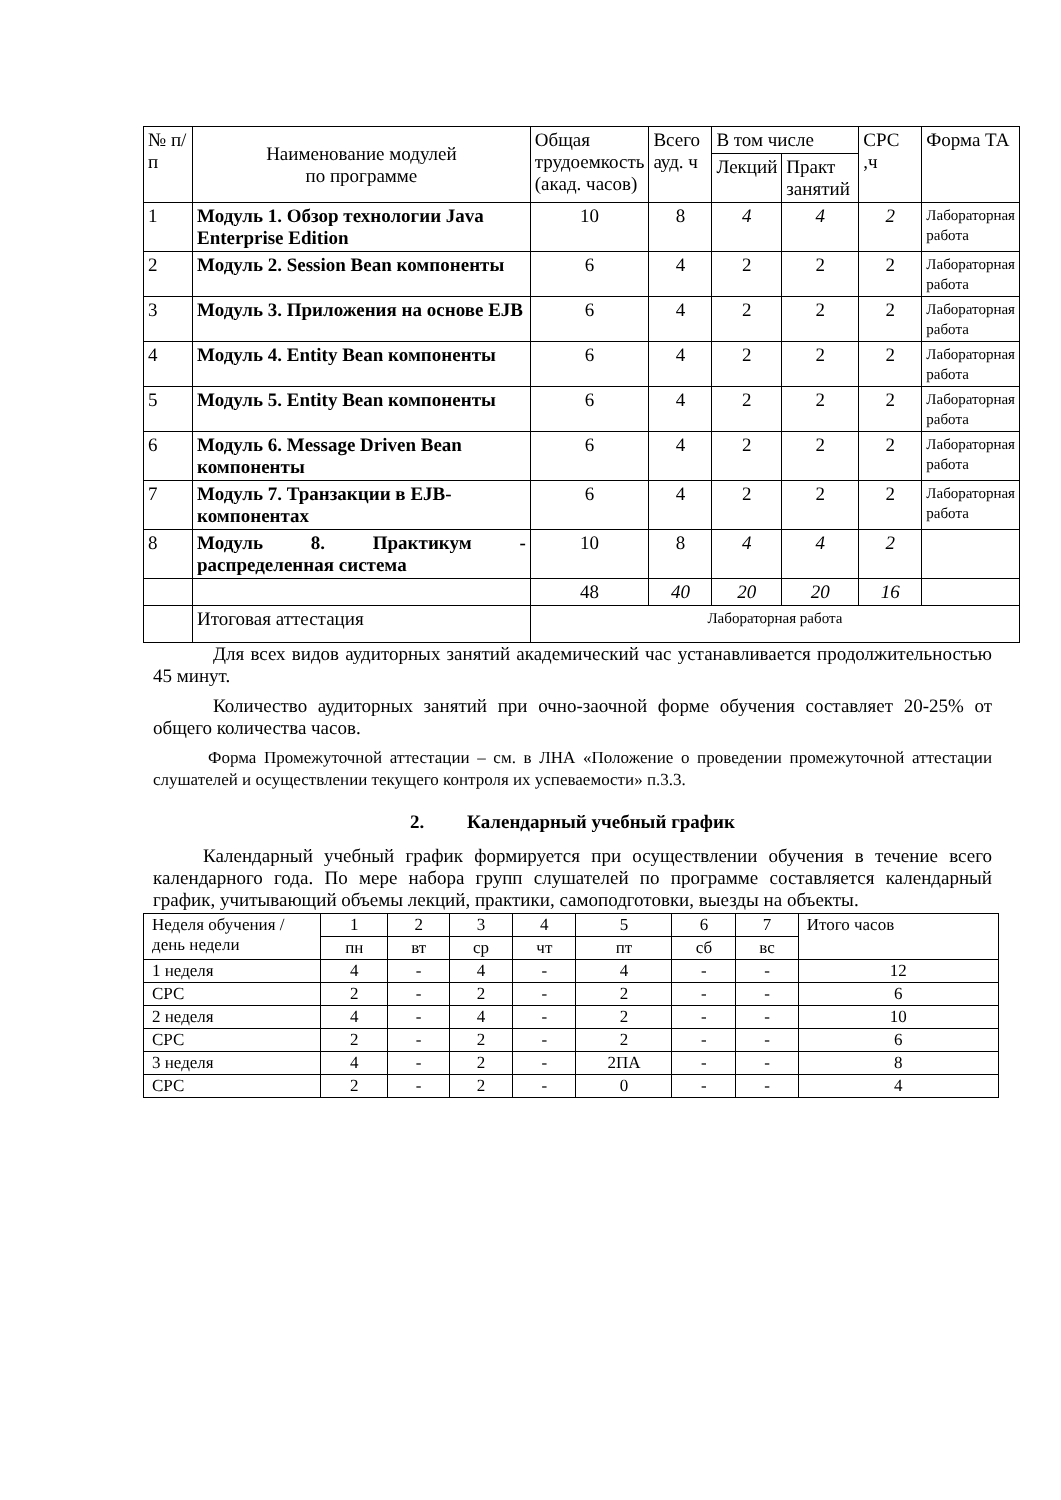| № п/п | Наименование модулей по программе | Общая трудоемкость (акад. часов) | Всего ауд. ч | В том числе | | СРС ,ч | Форма ТА |
| --- | --- | --- | --- | --- | --- | --- | --- |
| | | | | Лекций | Практ занятий | | |
| 1 | Модуль 1. Обзор технологии Java Enterprise Edition | 10 | 8 | 4 | 4 | 2 | Лабораторная работа |
| 2 | Модуль 2. Session Bean компоненты | 6 | 4 | 2 | 2 | 2 | Лабораторная работа |
| 3 | Модуль 3. Приложения на основе EJB | 6 | 4 | 2 | 2 | 2 | Лабораторная работа |
| 4 | Модуль 4. Entity Bean компоненты | 6 | 4 | 2 | 2 | 2 | Лабораторная работа |
| 5 | Модуль 5. Entity Bean компоненты | 6 | 4 | 2 | 2 | 2 | Лабораторная работа |
| 6 | Модуль 6. Message Driven Bean компоненты | 6 | 4 | 2 | 2 | 2 | Лабораторная работа |
| 7 | Модуль 7. Транзакции в EJB-компонентах | 6 | 4 | 2 | 2 | 2 | Лабораторная работа |
| 8 | Модуль 8. Практикум - распределенная система | 10 | 8 | 4 | 4 | 2 | |
| | | 48 | 40 | 20 | 20 | 16 | |
| | Итоговая аттестация | Лабораторная работа | | | | | |
Для всех видов аудиторных занятий академический час устанавливается продолжительностью 45 минут.
Количество аудиторных занятий при очно-заочной форме обучения составляет 20-25% от общего количества часов.
Форма Промежуточной аттестации – см. в ЛНА «Положение о проведении промежуточной аттестации слушателей и осуществлении текущего контроля их успеваемости» п.3.3.
2. Календарный учебный график
Календарный учебный график формируется при осуществлении обучения в течение всего календарного года. По мере набора групп слушателей по программе составляется календарный график, учитывающий объемы лекций, практики, самоподготовки, выезды на объекты.
| Неделя обучения /день недели | 1 | 2 | 3 | 4 | 5 | 6 | 7 | Итого часов |
| | пн | вт | ср | чт | пт | сб | вс | |
| 1 неделя | 4 | - | 4 | - | 4 | - | - | 12 |
| СРС | 2 | - | 2 | - | 2 | - | - | 6 |
| 2 неделя | 4 | - | 4 | - | 2 | - | - | 10 |
| СРС | 2 | - | 2 | - | 2 | - | - | 6 |
| 3 неделя | 4 | - | 2 | - | 2ПА | - | - | 8 |
| СРС | 2 | - | 2 | - | 0 | - | - | 4 |